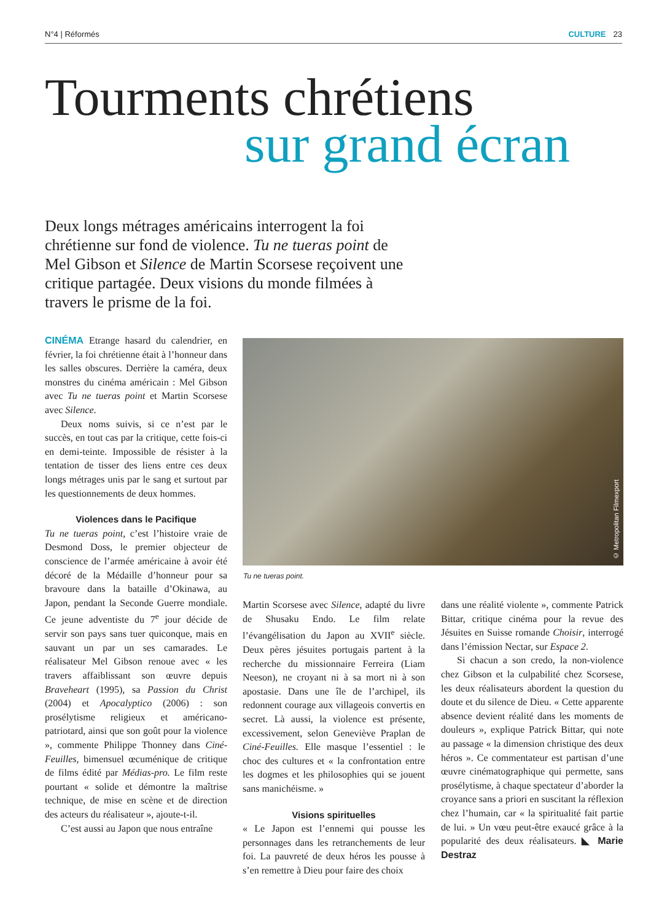N°4 | Réformés CULTURE 23
Tourments chrétiens
sur grand écran
Deux longs métrages américains interrogent la foi chrétienne sur fond de violence. Tu ne tueras point de Mel Gibson et Silence de Martin Scorsese reçoivent une critique partagée. Deux visions du monde filmées à travers le prisme de la foi.
CINÉMA Etrange hasard du calendrier, en février, la foi chrétienne était à l’honneur dans les salles obscures. Derrière la caméra, deux monstres du cinéma américain : Mel Gibson avec Tu ne tueras point et Martin Scorsese avec Silence.
Deux noms suivis, si ce n’est par le succès, en tout cas par la critique, cette fois-ci en demi-teinte. Impossible de résister à la tentation de tisser des liens entre ces deux longs métrages unis par le sang et surtout par les questionnements de deux hommes.
Violences dans le Pacifique
Tu ne tueras point, c’est l’histoire vraie de Desmond Doss, le premier objecteur de conscience de l’armée américaine à avoir été décoré de la Médaille d’honneur pour sa bravoure dans la bataille d’Okinawa, au Japon, pendant la Seconde Guerre mondiale. Ce jeune adventiste du 7<sup>e</sup> jour décide de servir son pays sans tuer quiconque, mais en sauvant un par un ses camarades. Le réalisateur Mel Gibson renoue avec « les travers affaiblissant son œuvre depuis Braveheart (1995), sa Passion du Christ (2004) et Apocalyptico (2006) : son prosélytisme religieux et américano-patriotard, ainsi que son goût pour la violence », commente Philippe Thonney dans Ciné-Feuilles, bimensuel œcuménique de critique de films édité par Médias-pro. Le film reste pourtant « solide et démontre la maîtrise technique, de mise en scène et de direction des acteurs du réalisateur », ajoute-t-il.
C’est aussi au Japon que nous entraîne
© Metropolitan Filmexport
Tu ne tueras point.
Martin Scorsese avec Silence, adapté du livre de Shusaku Endo. Le film relate l’évangélisation du Japon au XVII<sup>e</sup> siècle. Deux pères jésuites portugais partent à la recherche du missionnaire Ferreira (Liam Neeson), ne croyant ni à sa mort ni à son apostasie. Dans une île de l’archipel, ils redonnent courage aux villageois convertis en secret. Là aussi, la violence est présente, excessivement, selon Geneviève Praplan de Ciné-Feuilles. Elle masque l’essentiel : le choc des cultures et « la confrontation entre les dogmes et les philosophies qui se jouent sans manichéisme. »
Visions spirituelles
« Le Japon est l’ennemi qui pousse les personnages dans les retranchements de leur foi. La pauvreté de deux héros les pousse à s’en remettre à Dieu pour faire des choix
dans une réalité violente », commente Patrick Bittar, critique cinéma pour la revue des Jésuites en Suisse romande Choisir, interrogé dans l’émission Nectar, sur Espace 2.
Si chacun a son credo, la non-violence chez Gibson et la culpabilité chez Scorsese, les deux réalisateurs abordent la question du doute et du silence de Dieu. « Cette apparente absence devient réalité dans les moments de douleurs », explique Patrick Bittar, qui note au passage « la dimension christique des deux héros ». Ce commentateur est partisan d’une œuvre cinématographique qui permette, sans prosélytisme, à chaque spectateur d’aborder la croyance sans a priori en suscitant la réflexion chez l’humain, car « la spiritualité fait partie de lui. » Un vœu peut-être exaucé grâce à la popularité des deux réalisateurs. ◣ Marie Destraz